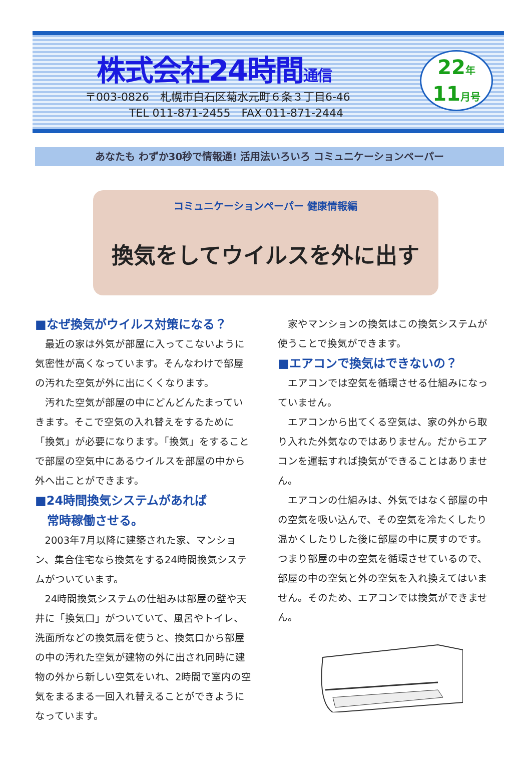株式会社24時間通信
〒003-0826　札幌市白石区菊水元町６条３丁目6-46
　　　　TEL 011-871-2455　FAX 011-871-2444
22年
11月号
あなたも わずか30秒で情報通! 活用法いろいろ コミュニケーションペーパー
コミュニケーションペーパー 健康情報編
換気をしてウイルスを外に出す
■なぜ換気がウイルス対策になる？
最近の家は外気が部屋に入ってこないように気密性が高くなっています。そんなわけで部屋の汚れた空気が外に出にくくなります。
汚れた空気が部屋の中にどんどんたまっていきます。そこで空気の入れ替えをするために「換気」が必要になります。「換気」をすることで部屋の空気中にあるウイルスを部屋の中から外へ出ことができます。
■24時間換気システムがあれば
　常時稼働させる。
2003年7月以降に建築された家、マンション、集合住宅なら換気をする24時間換気システムがついています。
24時間換気システムの仕組みは部屋の壁や天井に「換気口」がついていて、風呂やトイレ、洗面所などの換気扇を使うと、換気口から部屋の中の汚れた空気が建物の外に出され同時に建物の外から新しい空気をいれ、2時間で室内の空気をまるまる一回入れ替えることができようになっています。
家やマンションの換気はこの換気システムが使うことで換気ができます。
■エアコンで換気はできないの？
エアコンでは空気を循環させる仕組みになっていません。
エアコンから出てくる空気は、家の外から取り入れた外気なのではありません。だからエアコンを運転すれば換気ができることはありません。
エアコンの仕組みは、外気ではなく部屋の中の空気を吸い込んで、その空気を冷たくしたり温かくしたりした後に部屋の中に戻すのです。つまり部屋の中の空気を循環させているので、部屋の中の空気と外の空気を入れ換えてはいません。そのため、エアコンでは換気ができません。